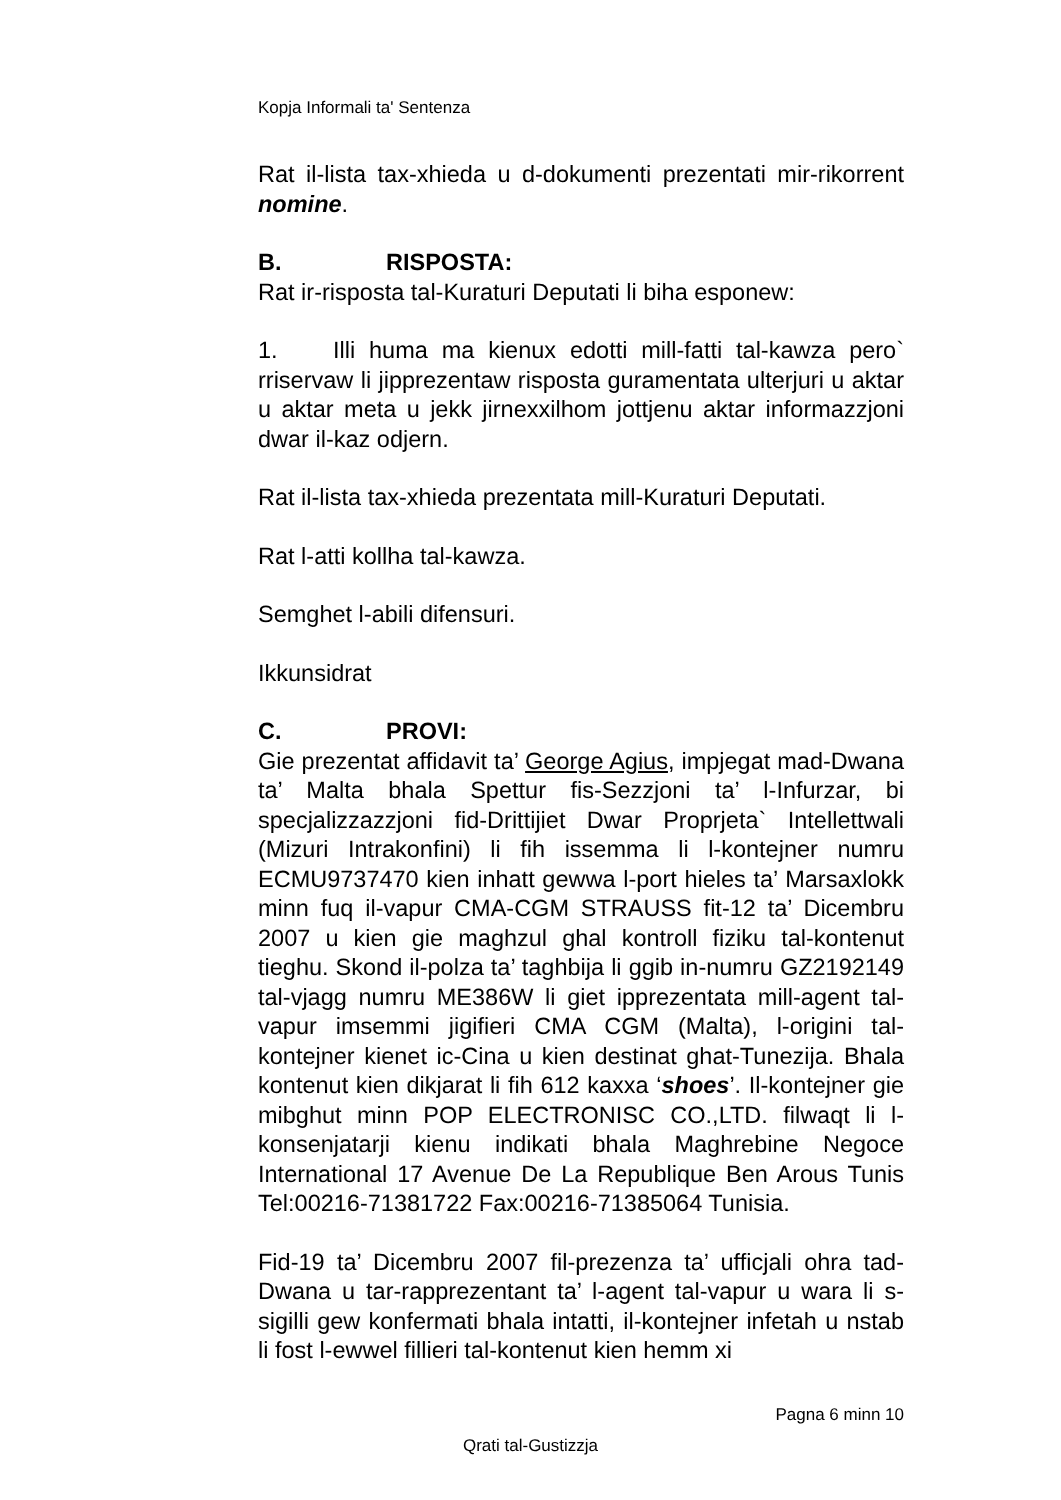Kopja Informali ta' Sentenza
Rat il-lista tax-xhieda u d-dokumenti prezentati mir-rikorrent nomine.
B. RISPOSTA:
Rat ir-risposta tal-Kuraturi Deputati li biha esponew:
1. Illi huma ma kienux edotti mill-fatti tal-kawza pero` rriservaw li jipprezentaw risposta guramentata ulterjuri u aktar u aktar meta u jekk jirnexxilhom jottjenu aktar informazzjoni dwar il-kaz odjern.
Rat il-lista tax-xhieda prezentata mill-Kuraturi Deputati.
Rat l-atti kollha tal-kawza.
Semghet l-abili difensuri.
Ikkunsidrat
C. PROVI:
Gie prezentat affidavit ta’ George Agius, impjegat mad-Dwana ta’ Malta bhala Spettur fis-Sezzjoni ta’ l-Infurzar, bi specjalizzazzjoni fid-Drittijiet Dwar Proprjeta` Intellettwali (Mizuri Intrakonfini) li fih issemma li l-kontejner numru ECMU9737470 kien inhatt gewwa l-port hieles ta’ Marsaxlokk minn fuq il-vapur CMA-CGM STRAUSS fit-12 ta’ Dicembru 2007 u kien gie maghzul ghal kontroll fiziku tal-kontenut tieghu. Skond il-polza ta’ taghbija li ggib in-numru GZ2192149 tal-vjagg numru ME386W li giet ipprezentata mill-agent tal-vapur imsemmi jigifieri CMA CGM (Malta), l-origini tal-kontejner kienet ic-Cina u kien destinat ghat-Tunezija. Bhala kontenut kien dikjarat li fih 612 kaxxa ‘shoes’. Il-kontejner gie mibghut minn POP ELECTRONISC CO.,LTD. filwaqt li l-konsenjatarji kienu indikati bhala Maghrebine Negoce International 17 Avenue De La Republique Ben Arous Tunis Tel:00216-71381722 Fax:00216-71385064 Tunisia.
Fid-19 ta’ Dicembru 2007 fil-prezenza ta’ ufficjali ohra tad-Dwana u tar-rapprezentant ta’ l-agent tal-vapur u wara li s-sigilli gew konfermati bhala intatti, il-kontejner infetah u nstab li fost l-ewwel fillieri tal-kontenut kien hemm xi
Pagna 6 minn 10
Qrati tal-Gustizzja